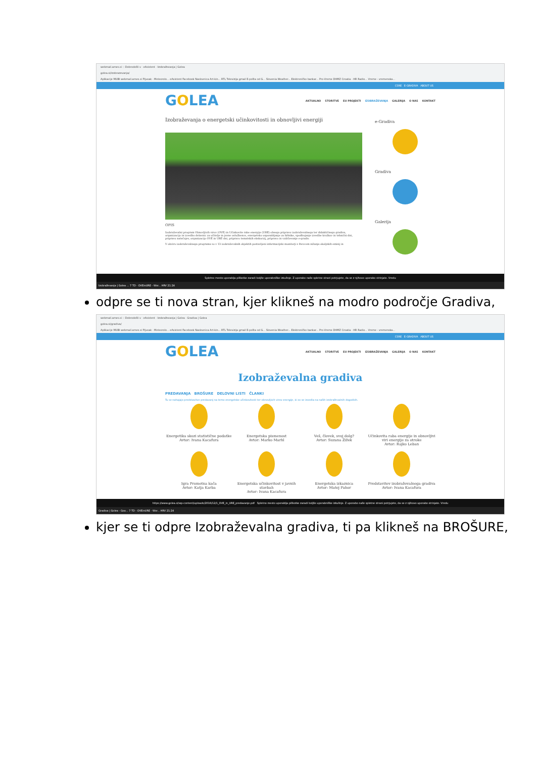webmail.arnes.si :: Dobrodošli v · eAsistent · Izobraževanja | Golea
golea.si/izobrazevanja/
Aplikacije MUBI webmail.arnes.si Pljusak - Meteorolo... eAsistent Facebook Naslovnica Art-kin... RTL Televizija gmail E-pošta od G... Slovenia Weather... Elektroničko bankar... Pro-Vreme DHMZ Croatia - HR Radio... Vreme - vremenska...
CSRE E-GRADIVA ABOUT US
GOLEA
AKTUALNO STORITVE EU PROJEKTI IZOBRAŽEVANJA GALERIJA O NAS KONTAKT
Izobraževanja o energetski učinkovitosti in obnovljivi energiji
OPIS
Izobraževalni program Obnovljivih virov (OVE) in Učinkovite rabe energije (URE) obsega pripravo izobraževalnega ter didaktičnega gradiva, organizacijo in izvedbo delavnic za učitelje in javne uslužbence, energetsko usposabljanje za hišnike, spodbujanje izvedbe krožkov in tehnični dni, pripravo natečajev, organizacijo OVE in URE dni, pripravo tematskih ekskurzij, pripravo in vzdrževanje e-gradiv.
V okviru izobraževalnega programa so v 13 izobraževalnih objektih postavljeni informacijski monitorji s števcem nižanja okoljskih emisij in
e-Gradiva
Gradiva
Galerija
Spletno mesto uporablja piškotke zaradi boljše uporabniške izkušnje. Z uporabo naše spletne strani potrjujete, da se z njihovo uporabo strinjate. Vredu
Izobraževanja | Golea ... 7 TD - OVEinURE - Wor... HRV 21:24
odpre se ti nova stran, kjer klikneš na modro področje Gradiva,
webmail.arnes.si :: Dobrodošli v · eAsistent · Izobraževanja | Golea · Gradiva | Golea
golea.si/gradiva/
Aplikacije MUBI webmail.arnes.si Pljusak - Meteorolo... eAsistent Facebook Naslovnica Art-kin... RTL Televizija gmail E-pošta od G... Slovenia Weather... Elektroničko bankar... Pro-Vreme DHMZ Croatia - HR Radio... Vreme - vremenska...
CSRE E-GRADIVA ABOUT US
GOLEA
AKTUALNO STORITVE EU PROJEKTI IZOBRAŽEVANJA GALERIJA O NAS KONTAKT
Izobraževalna gradiva
PREDAVANJA BROŠURE DELOVNI LISTI ČLANKI
Tu se nahajajo predstavitve predavanj na temo energetske učinkovitosti ter obnovljivih virov energije, ki so se izvedla na naših izobraževalnih dogodkih.
Energetika skozi statistične podatke
Avtor: Ivana Kacafura
Energetska pismenost
Avtor: Marko Marhl
Veš, človek, svoj dolg?
Avtor: Suzana Žižek
Učinkovita raba energije in obnovljivi viri energije za otroke
Avtor: Rajko Leban
Igra Prometna kača
Avtor: Katja Karba
Energetska učinkovitost v javnih stavbah
Avtor: Ivana Kacafura
Energetska izkaznica
Avtor: Matej Pahor
Predstavitev izobraževalnega gradiva
Avtor: Ivana Kacafura
https://www.golea.si/wp-content/uploads/2016/12/1_OVE_in_URE_predavanje.pdf Spletno mesto uporablja piškotke zaradi boljše uporabniške izkušnje. Z uporabo naše spletne strani potrjujete, da se z njihovo uporabo strinjate. Vredu
Gradiva | Golea - Goo... 7 TD - OVEinURE - Wor... HRV 21:24
kjer se ti odpre Izobraževalna gradiva, ti pa klikneš na BROŠURE,